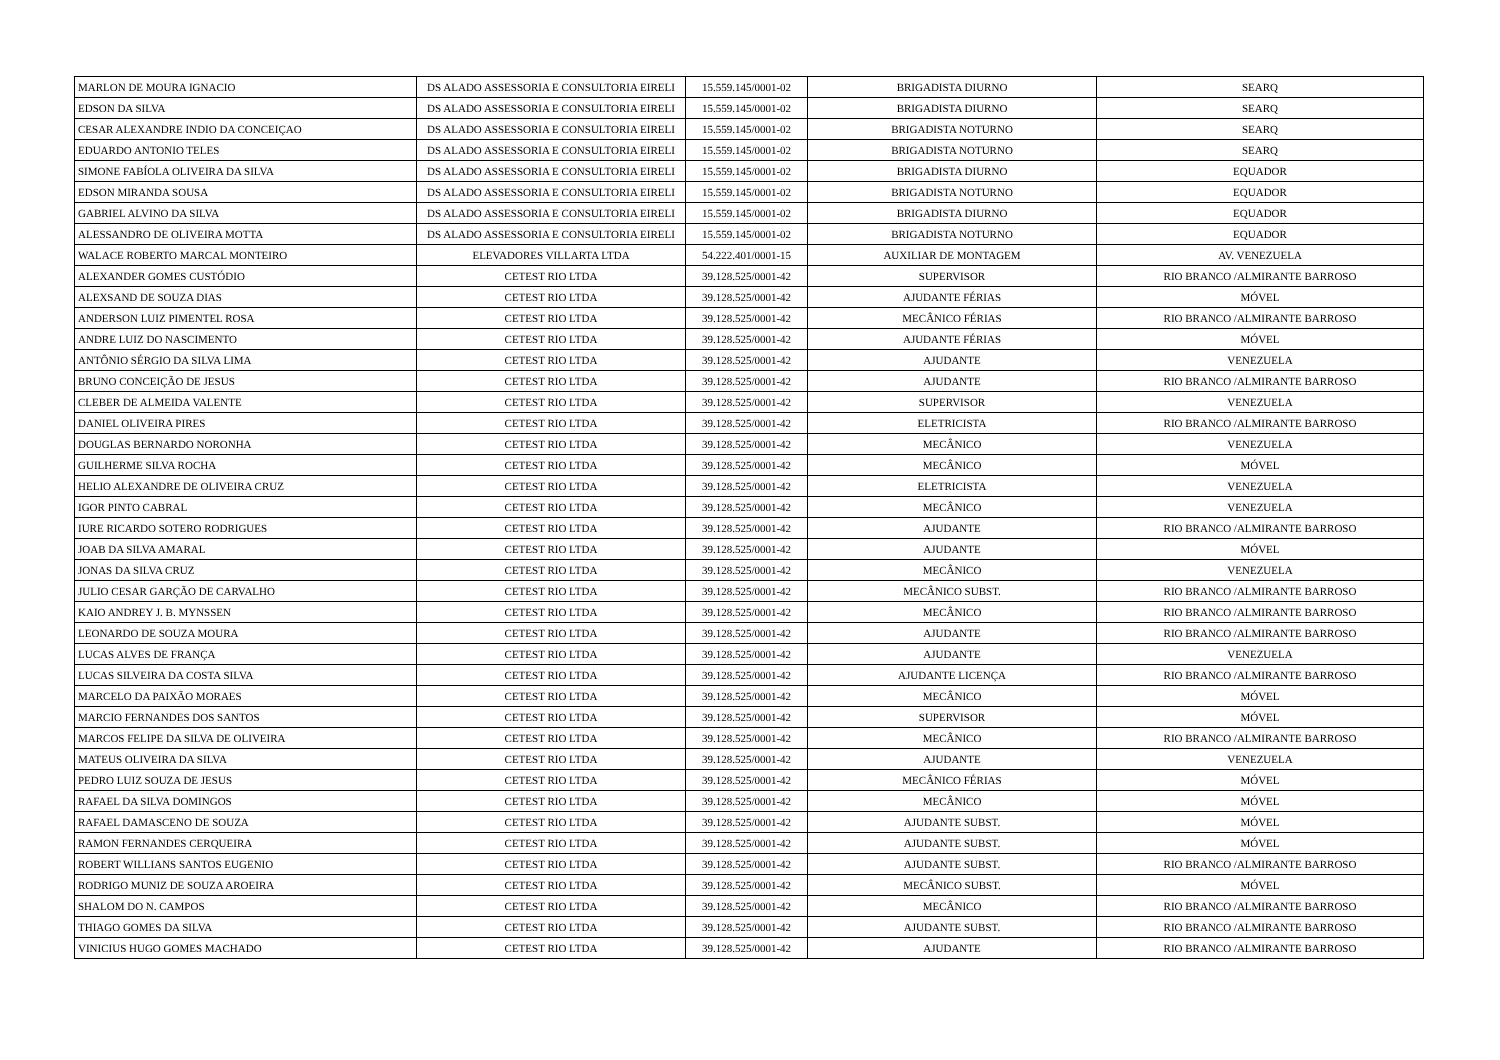| MARLON DE MOURA IGNACIO | DS ALADO ASSESSORIA E CONSULTORIA EIRELI | 15.559.145/0001-02 | BRIGADISTA DIURNO | SEARQ |
| EDSON DA SILVA | DS ALADO ASSESSORIA E CONSULTORIA EIRELI | 15.559.145/0001-02 | BRIGADISTA DIURNO | SEARQ |
| CESAR ALEXANDRE INDIO DA CONCEIÇAO | DS ALADO ASSESSORIA E CONSULTORIA EIRELI | 15.559.145/0001-02 | BRIGADISTA NOTURNO | SEARQ |
| EDUARDO ANTONIO TELES | DS ALADO ASSESSORIA E CONSULTORIA EIRELI | 15.559.145/0001-02 | BRIGADISTA NOTURNO | SEARQ |
| SIMONE FABÍOLA OLIVEIRA DA SILVA | DS ALADO ASSESSORIA E CONSULTORIA EIRELI | 15.559.145/0001-02 | BRIGADISTA DIURNO | EQUADOR |
| EDSON MIRANDA SOUSA | DS ALADO ASSESSORIA E CONSULTORIA EIRELI | 15.559.145/0001-02 | BRIGADISTA NOTURNO | EQUADOR |
| GABRIEL ALVINO DA SILVA | DS ALADO ASSESSORIA E CONSULTORIA EIRELI | 15.559.145/0001-02 | BRIGADISTA DIURNO | EQUADOR |
| ALESSANDRO DE OLIVEIRA MOTTA | DS ALADO ASSESSORIA E CONSULTORIA EIRELI | 15.559.145/0001-02 | BRIGADISTA NOTURNO | EQUADOR |
| WALACE ROBERTO MARCAL MONTEIRO | ELEVADORES VILLARTA LTDA | 54.222.401/0001-15 | AUXILIAR DE MONTAGEM | AV. VENEZUELA |
| ALEXANDER GOMES CUSTÓDIO | CETEST RIO LTDA | 39.128.525/0001-42 | SUPERVISOR | RIO BRANCO /ALMIRANTE BARROSO |
| ALEXSAND DE SOUZA DIAS | CETEST RIO LTDA | 39.128.525/0001-42 | AJUDANTE FÉRIAS | MÓVEL |
| ANDERSON LUIZ PIMENTEL ROSA | CETEST RIO LTDA | 39.128.525/0001-42 | MECÂNICO FÉRIAS | RIO BRANCO /ALMIRANTE BARROSO |
| ANDRE LUIZ DO NASCIMENTO | CETEST RIO LTDA | 39.128.525/0001-42 | AJUDANTE FÉRIAS | MÓVEL |
| ANTÔNIO SÉRGIO DA SILVA LIMA | CETEST RIO LTDA | 39.128.525/0001-42 | AJUDANTE | VENEZUELA |
| BRUNO CONCEIÇÃO DE JESUS | CETEST RIO LTDA | 39.128.525/0001-42 | AJUDANTE | RIO BRANCO /ALMIRANTE BARROSO |
| CLEBER DE ALMEIDA VALENTE | CETEST RIO LTDA | 39.128.525/0001-42 | SUPERVISOR | VENEZUELA |
| DANIEL OLIVEIRA PIRES | CETEST RIO LTDA | 39.128.525/0001-42 | ELETRICISTA | RIO BRANCO /ALMIRANTE BARROSO |
| DOUGLAS BERNARDO NORONHA | CETEST RIO LTDA | 39.128.525/0001-42 | MECÂNICO | VENEZUELA |
| GUILHERME SILVA ROCHA | CETEST RIO LTDA | 39.128.525/0001-42 | MECÂNICO | MÓVEL |
| HELIO ALEXANDRE DE OLIVEIRA CRUZ | CETEST RIO LTDA | 39.128.525/0001-42 | ELETRICISTA | VENEZUELA |
| IGOR PINTO CABRAL | CETEST RIO LTDA | 39.128.525/0001-42 | MECÂNICO | VENEZUELA |
| IURE RICARDO SOTERO RODRIGUES | CETEST RIO LTDA | 39.128.525/0001-42 | AJUDANTE | RIO BRANCO /ALMIRANTE BARROSO |
| JOAB DA SILVA AMARAL | CETEST RIO LTDA | 39.128.525/0001-42 | AJUDANTE | MÓVEL |
| JONAS DA SILVA CRUZ | CETEST RIO LTDA | 39.128.525/0001-42 | MECÂNICO | VENEZUELA |
| JULIO CESAR GARÇÃO DE CARVALHO | CETEST RIO LTDA | 39.128.525/0001-42 | MECÂNICO SUBST. | RIO BRANCO /ALMIRANTE BARROSO |
| KAIO ANDREY J. B. MYNSSEN | CETEST RIO LTDA | 39.128.525/0001-42 | MECÂNICO | RIO BRANCO /ALMIRANTE BARROSO |
| LEONARDO DE SOUZA MOURA | CETEST RIO LTDA | 39.128.525/0001-42 | AJUDANTE | RIO BRANCO /ALMIRANTE BARROSO |
| LUCAS ALVES DE FRANÇA | CETEST RIO LTDA | 39.128.525/0001-42 | AJUDANTE | VENEZUELA |
| LUCAS SILVEIRA DA COSTA SILVA | CETEST RIO LTDA | 39.128.525/0001-42 | AJUDANTE LICENÇA | RIO BRANCO /ALMIRANTE BARROSO |
| MARCELO DA PAIXÃO MORAES | CETEST RIO LTDA | 39.128.525/0001-42 | MECÂNICO | MÓVEL |
| MARCIO FERNANDES DOS SANTOS | CETEST RIO LTDA | 39.128.525/0001-42 | SUPERVISOR | MÓVEL |
| MARCOS FELIPE DA SILVA DE OLIVEIRA | CETEST RIO LTDA | 39.128.525/0001-42 | MECÂNICO | RIO BRANCO /ALMIRANTE BARROSO |
| MATEUS OLIVEIRA DA SILVA | CETEST RIO LTDA | 39.128.525/0001-42 | AJUDANTE | VENEZUELA |
| PEDRO LUIZ SOUZA DE JESUS | CETEST RIO LTDA | 39.128.525/0001-42 | MECÂNICO FÉRIAS | MÓVEL |
| RAFAEL DA SILVA DOMINGOS | CETEST RIO LTDA | 39.128.525/0001-42 | MECÂNICO | MÓVEL |
| RAFAEL DAMASCENO DE SOUZA | CETEST RIO LTDA | 39.128.525/0001-42 | AJUDANTE SUBST. | MÓVEL |
| RAMON FERNANDES CERQUEIRA | CETEST RIO LTDA | 39.128.525/0001-42 | AJUDANTE SUBST. | MÓVEL |
| ROBERT WILLIANS SANTOS EUGENIO | CETEST RIO LTDA | 39.128.525/0001-42 | AJUDANTE SUBST. | RIO BRANCO /ALMIRANTE BARROSO |
| RODRIGO MUNIZ DE SOUZA AROEIRA | CETEST RIO LTDA | 39.128.525/0001-42 | MECÂNICO SUBST. | MÓVEL |
| SHALOM DO N. CAMPOS | CETEST RIO LTDA | 39.128.525/0001-42 | MECÂNICO | RIO BRANCO /ALMIRANTE BARROSO |
| THIAGO GOMES DA SILVA | CETEST RIO LTDA | 39.128.525/0001-42 | AJUDANTE SUBST. | RIO BRANCO /ALMIRANTE BARROSO |
| VINICIUS HUGO GOMES MACHADO | CETEST RIO LTDA | 39.128.525/0001-42 | AJUDANTE | RIO BRANCO /ALMIRANTE BARROSO |